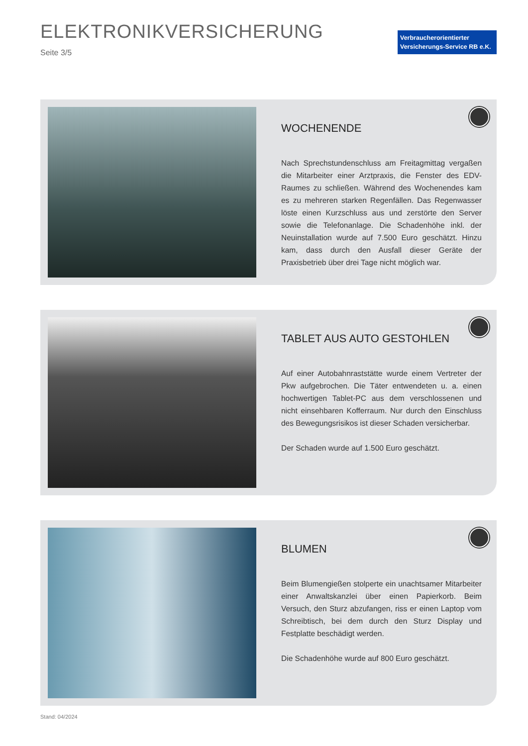ELEKTRONIKVERSICHERUNG
Seite 3/5
Verbraucherorientierter
Versicherungs-Service RB e.K.
WOCHENENDE
Nach Sprechstundenschluss am Freitagmittag vergaßen die Mitarbeiter einer Arztpraxis, die Fenster des EDV-Raumes zu schließen. Während des Wochenendes kam es zu mehreren starken Regenfällen. Das Regenwasser löste einen Kurzschluss aus und zerstörte den Server sowie die Telefonanlage. Die Schadenhöhe inkl. der Neuinstallation wurde auf 7.500 Euro geschätzt. Hinzu kam, dass durch den Ausfall dieser Geräte der Praxisbetrieb über drei Tage nicht möglich war.
TABLET AUS AUTO GESTOHLEN
Auf einer Autobahnraststätte wurde einem Vertreter der Pkw aufgebrochen. Die Täter entwendeten u. a. einen hochwertigen Tablet-PC aus dem verschlossenen und nicht einsehbaren Kofferraum. Nur durch den Einschluss des Bewegungsrisikos ist dieser Schaden versicherbar.
Der Schaden wurde auf 1.500 Euro geschätzt.
BLUMEN
Beim Blumengießen stolperte ein unachtsamer Mitarbeiter einer Anwaltskanzlei über einen Papierkorb. Beim Versuch, den Sturz abzufangen, riss er einen Laptop vom Schreibtisch, bei dem durch den Sturz Display und Festplatte beschädigt werden.
Die Schadenhöhe wurde auf 800 Euro geschätzt.
Stand: 04/2024